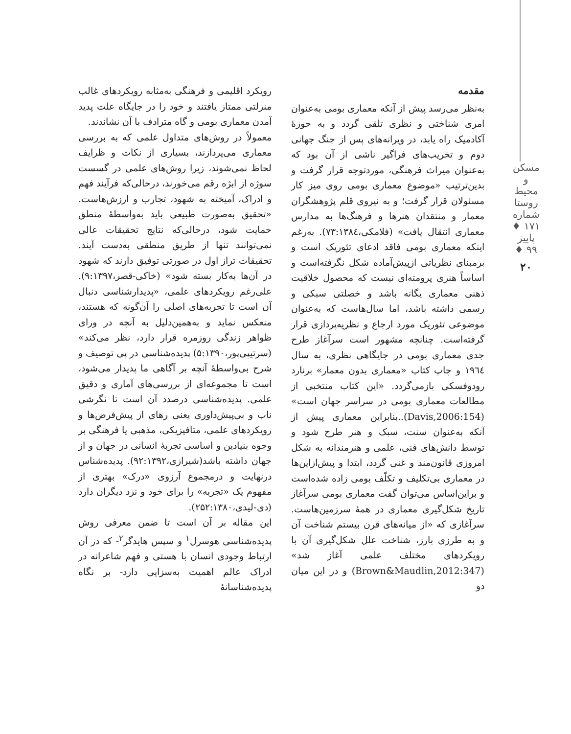مسکن و محیط روستا
شماره ۱۷۱ ♦ پاییز ۹۹ ♦
۲۰
مقدمه
به‌نظر می‌رسد پیش از آنکه معماری بومی به‌عنوان امری شناختی و نظری تلقی گردد و به حوزهٔ آکادمیک راه یابد، در ویرانه‌های پس از جنگ جهانی دوم و تخریب‌های فراگیر ناشی از آن بود که به‌عنوان میراث فرهنگی، موردتوجه قرار گرفت و بدین‌ترتیب «موضوع معماری بومی روی میز کار مسئولان قرار گرفت؛ و به نیروی قلم پژوهشگران معمار و منتقدان هنرها و فرهنگ‌ها به مدارس معماری انتقال یافت» (فلامکی،۷۳:۱۳۸٤). به‌رغم اینکه معماری بومی فاقد ادعای تئوریک است و برمبنای نظریاتی ازپیش‌آماده شکل نگرفته‌است و اساساً هنری پرومته‌ای نیست که محصول خلاقیت ذهنی معماری یگانه باشد و خصلتی سبکی و رسمی داشته باشد، اما سال‌هاست که به‌عنوان موضوعی تئوریک مورد ارجاع و نظریه‌پردازی قرار گرفته‌است. چنانچه مشهور است سرآغاز طرح جدی معماری بومی در جایگاهی نظری، به سال ۱۹٦٤ و چاپ کتاب «معماری بدون معمار» برنارد رودوفسکی بازمی‌گردد. «این کتاب منتخبی از مطالعات معماری بومی در سراسر جهان است» (Davis,2006:154)..بنابراین معماری پیش از آنکه به‌عنوان سنت، سبک و هنر طرح شود و توسط دانش‌های فنی، علمی و هنرمندانه به شکل امروزی قانون‌مند و غنی گردد، ابتدا و پیش‌ازاین‌ها در معماری بی‌تکلیف و تکلّف بومی زاده شده‌است و براین‌اساس می‌توان گفت معماری بومی سرآغاز تاریخ شکل‌گیری معماری در همهٔ سرزمین‌هاست. سرآغازی که «از میانه‌های قرن بیستم شناخت آن و به طرزی بارز، شناخت علل شکل‌گیری آن با رویکردهای مختلف علمی آغاز شد» (Brown&Maudlin,2012:347) و در این میان دو
رویکرد اقلیمی و فرهنگی به‌مثابه رویکردهای غالب منزلتی ممتاز یافتند و خود را در جایگاه علت پدید آمدن معماری بومی و گاه مترادف با آن نشاندند.
معمولاً در روش‌های متداول علمی که به بررسی معماری می‌پردازند، بسیاری از نکات و ظرایف لحاظ نمی‌شوند، زیرا روش‌های علمی در گسست سوژه از ابژه رقم می‌خورند، درحالی‌که فرآیند فهم و ادراک، آمیخته به شهود، تجارب و ارزش‌هاست. «تحقیق به‌صورت طبیعی باید به‌واسطهٔ منطق حمایت شود، درحالی‌که نتایج تحقیقات عالی نمی‌توانند تنها از طریق منطقی به‌دست آیند. تحقیقات تراز اول در صورتی توفیق دارند که شهود در آن‌ها به‌کار بسته شود» (خاکی-قصر،۹:۱۳۹۷). علی‌رغم رویکردهای علمی، «پدیدارشناسی دنبال آن است تا تجربه‌های اصلی را آن‌گونه که هستند، منعکس نماید و به‌همین‌دلیل به آنچه در ورای ظواهر زندگی روزمره قرار دارد، نظر می‌کند» (سرتیپی‌پور،۵:۱۳۹۰) پدیده‌شناسی در پی توصیف و شرح بی‌واسطهٔ آنچه بر آگاهی ما پدیدار می‌شود، است تا مجموعه‌ای از بررسی‌های آماری و دقیق علمی. پدیده‌شناسی درصدد آن است تا نگرشی ناب و بی‌پیش‌داوری یعنی رهای از پیش‌فرض‌ها و رویکردهای علمی، متافیزیکی، مذهبی یا فرهنگی بر وجوه بنیادین و اساسی تجربهٔ انسانی در جهان و از جهان داشته باشد(شیرازی،۹۲:۱۳۹۲). پدیده‌شناس درنهایت و درمجموع آرزوی «درک» بهتری از مفهوم یک «تجربه» را برای خود و نزد دیگران دارد (دی-لیدی،۲۵۲:۱۳۸۰).
این مقاله بر آن است تا ضمن معرفی روش پدیده‌شناسی هوسرل<sup>۱</sup> و سپس هایدگر<sup>۲</sup>- که در آن ارتباط وجودی انسان با هستی و فهم شاعرانه در ادراک عالم اهمیت به‌سزایی دارد- بر نگاه پدیده‌شناسانهٔ